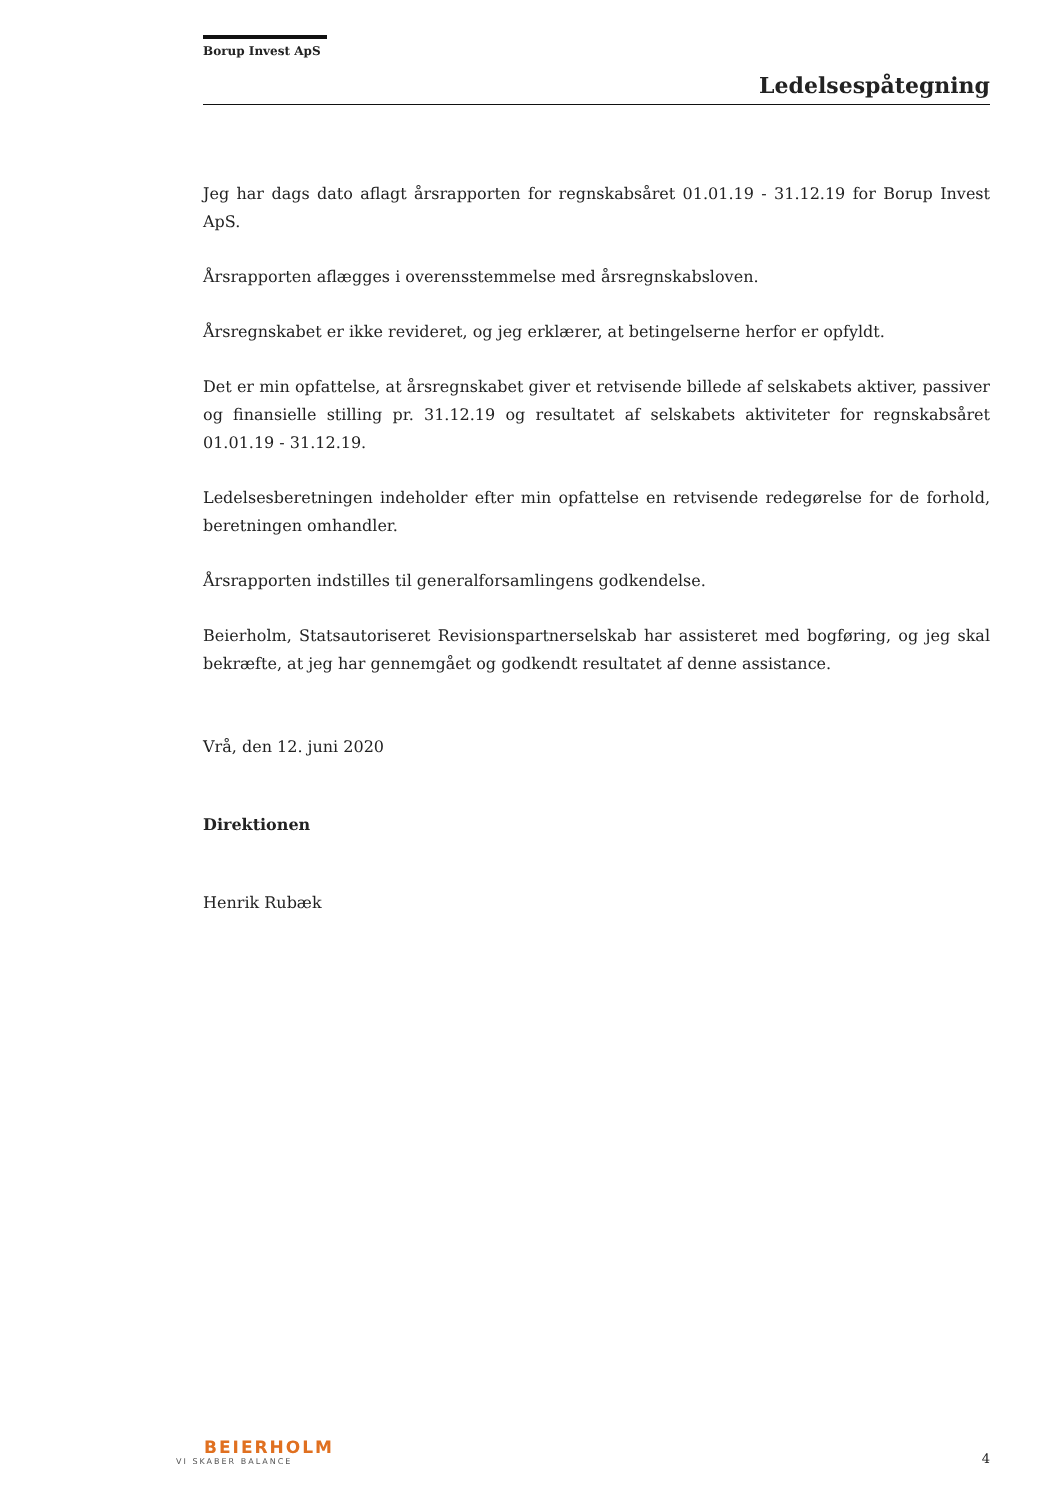Borup Invest ApS
Ledelsespåtegning
Jeg har dags dato aflagt årsrapporten for regnskabsåret 01.01.19 - 31.12.19 for Borup Invest ApS.
Årsrapporten aflægges i overensstemmelse med årsregnskabsloven.
Årsregnskabet er ikke revideret, og jeg erklærer, at betingelserne herfor er opfyldt.
Det er min opfattelse, at årsregnskabet giver et retvisende billede af selskabets aktiver, passiver og finansielle stilling pr. 31.12.19 og resultatet af selskabets aktiviteter for regnskabsåret 01.01.19 - 31.12.19.
Ledelsesberetningen indeholder efter min opfattelse en retvisende redegørelse for de forhold, beretningen omhandler.
Årsrapporten indstilles til generalforsamlingens godkendelse.
Beierholm, Statsautoriseret Revisionspartnerselskab har assisteret med bogføring, og jeg skal bekræfte, at jeg har gennemgået og godkendt resultatet af denne assistance.
Vrå, den 12. juni 2020
Direktionen
Henrik Rubæk
BEIERHOLM
VI SKABER BALANCE
4